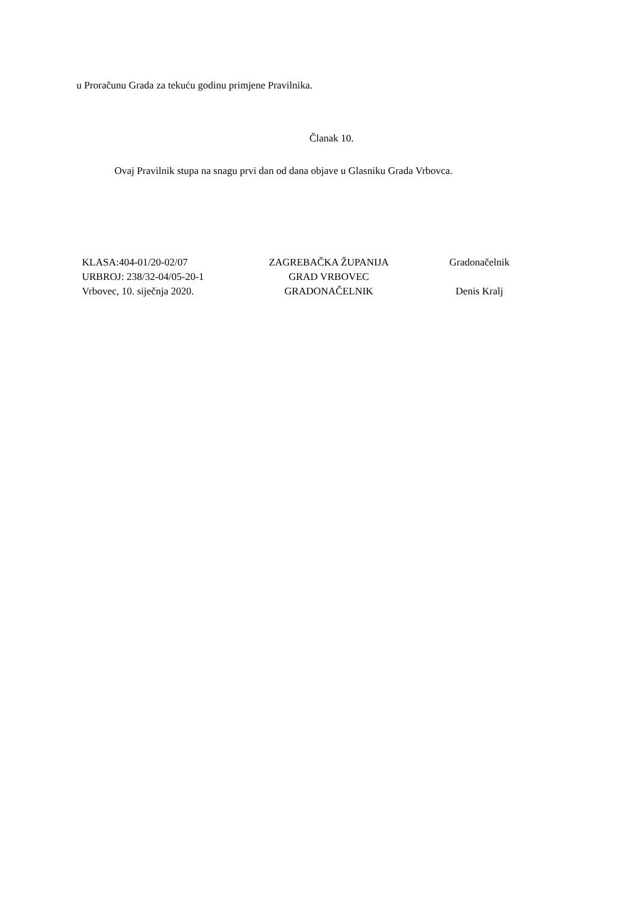u Proračunu Grada za tekuću godinu primjene Pravilnika.
Članak 10.
Ovaj Pravilnik stupa na snagu prvi dan od dana objave u Glasniku Grada Vrbovca.
KLASA:404-01/20-02/07
URBROJ: 238/32-04/05-20-1
Vrbovec, 10. siječnja 2020.
ZAGREBAČKA ŽUPANIJA
GRAD VRBOVEC
GRADONAČELNIK
Gradonačelnik
Denis Kralj